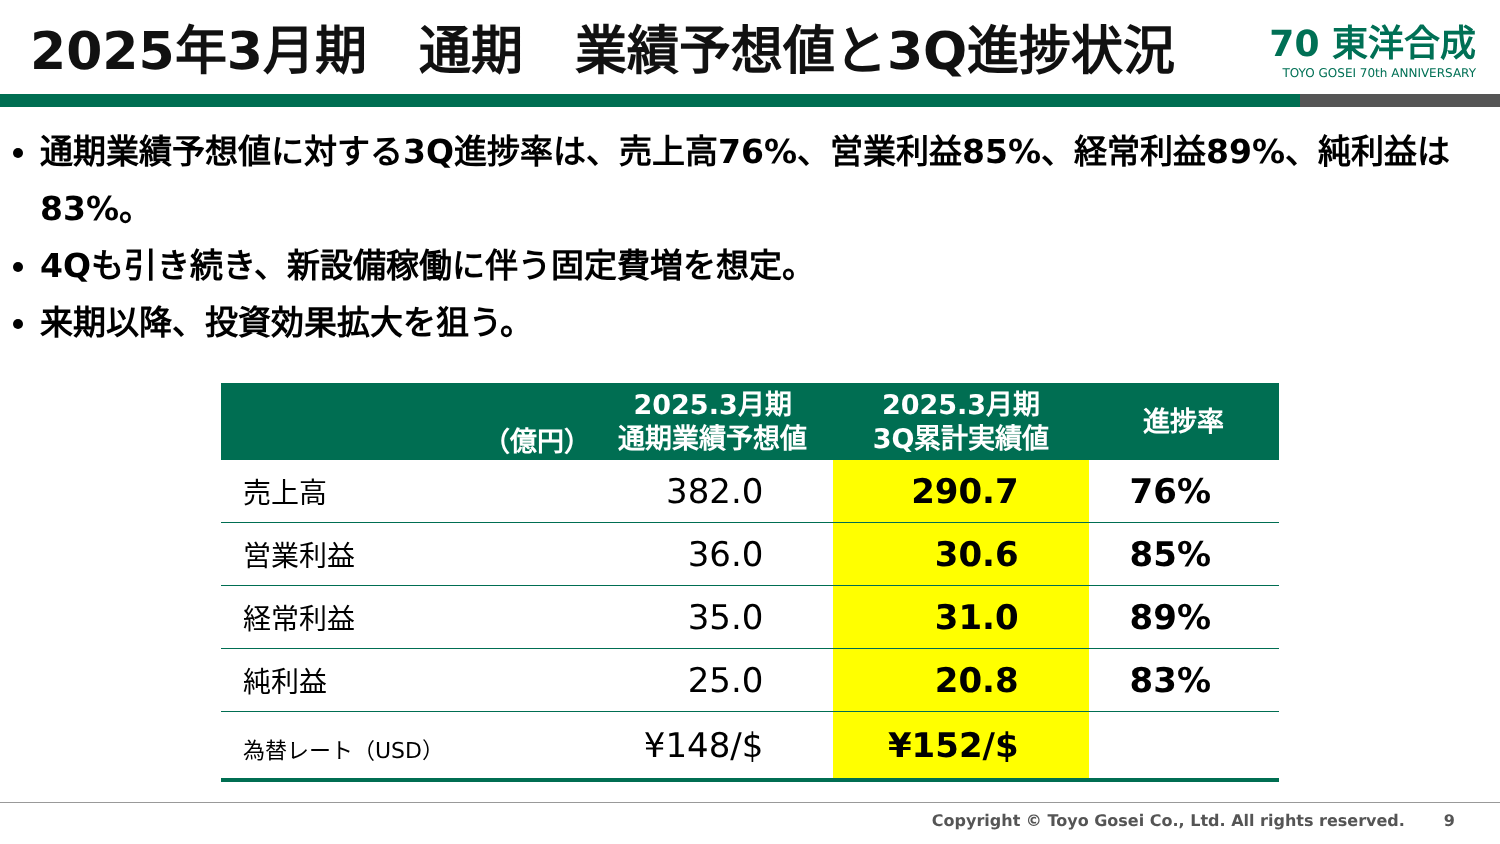2025年3月期　通期　業績予想値と3Q進捗状況
70 東洋合成
TOYO GOSEI 70th ANNIVERSARY
通期業績予想値に対する3Q進捗率は、売上高76%、営業利益85%、経常利益89%、純利益は83%。
4Qも引き続き、新設備稼働に伴う固定費増を想定。
来期以降、投資効果拡大を狙う。
| （億円） | 2025.3月期 通期業績予想値 | 2025.3月期 3Q累計実績値 | 進捗率 |
| --- | --- | --- | --- |
| 売上高 | 382.0 | 290.7 | 76% |
| 営業利益 | 36.0 | 30.6 | 85% |
| 経常利益 | 35.0 | 31.0 | 89% |
| 純利益 | 25.0 | 20.8 | 83% |
| 為替レート（USD） | ¥148/$ | ¥152/$ | |
Copyright © Toyo Gosei Co., Ltd. All rights reserved. 9